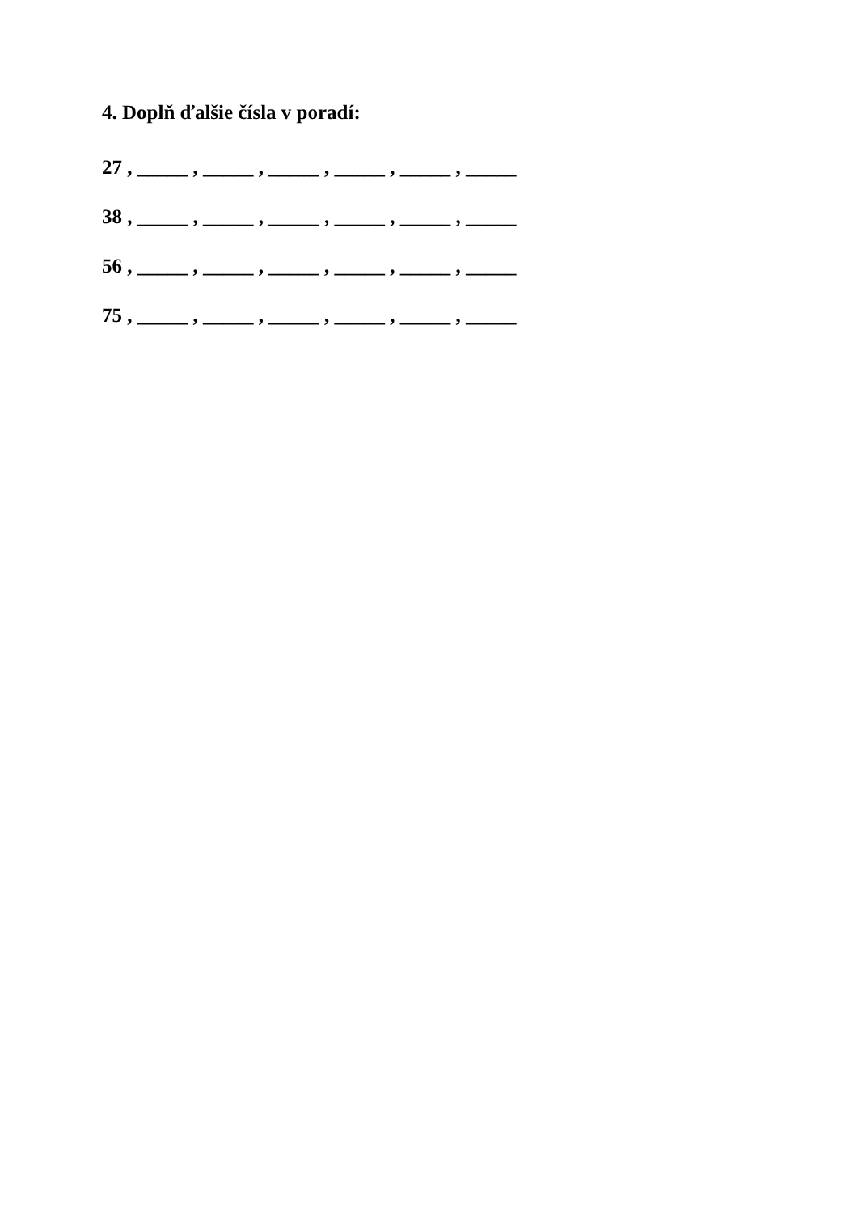4. Doplň ďalšie čísla v poradí:
27 , _____ , _____ , _____ , _____ , _____ , _____
38 , _____ , _____ , _____ , _____ , _____ , _____
56 , _____ , _____ , _____ , _____ , _____ , _____
75 , _____ , _____ , _____ , _____ , _____ , _____